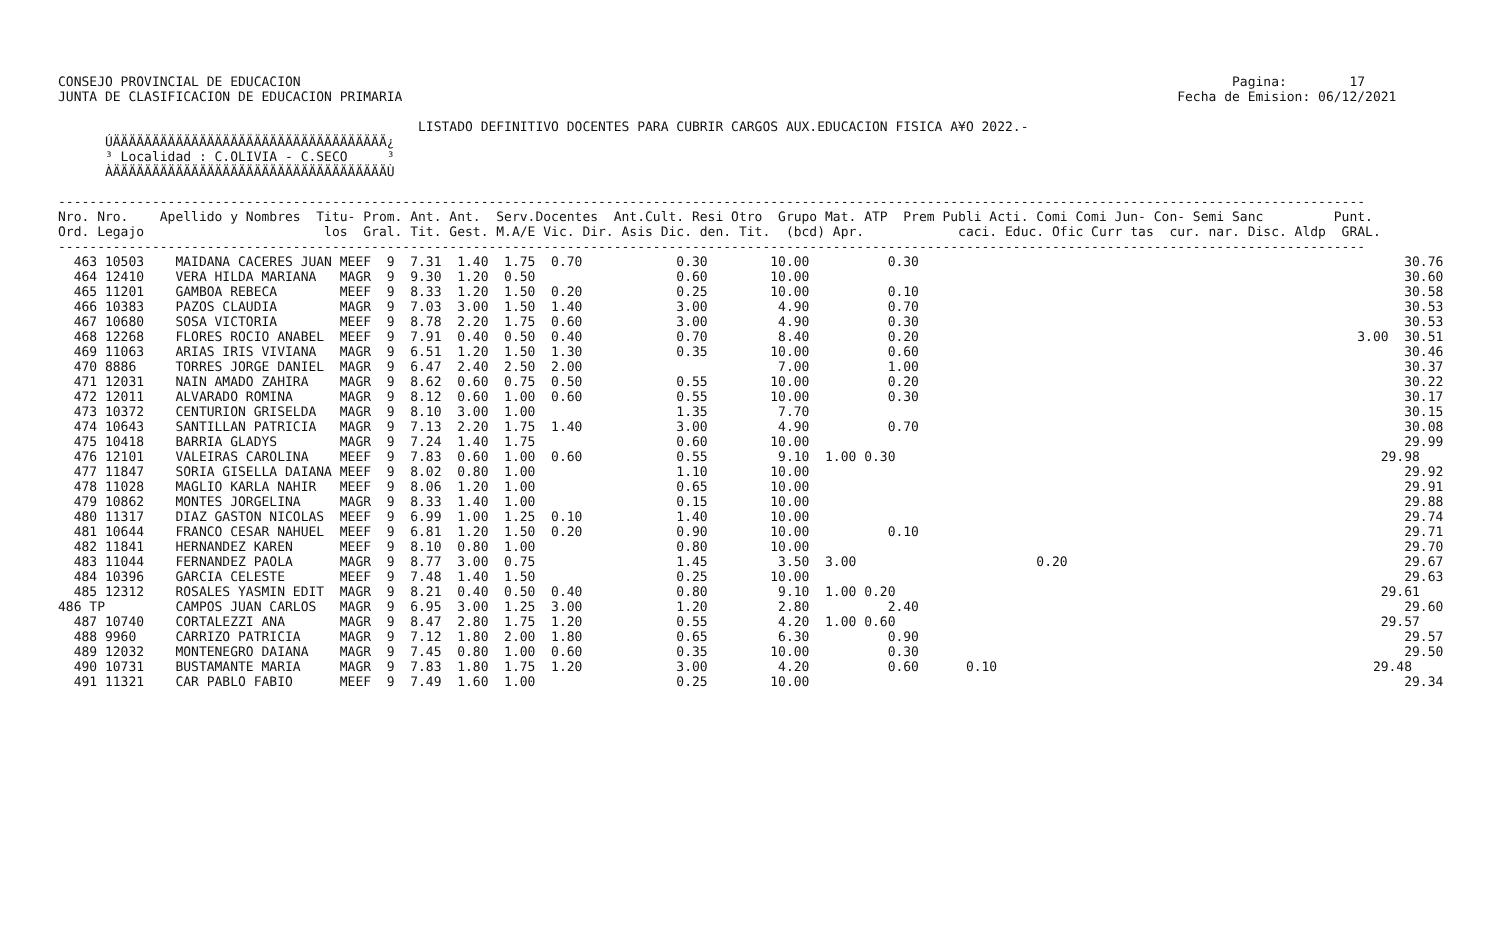CONSEJO PROVINCIAL DE EDUCACION                                                                                                                       Pagina:        17
JUNTA DE CLASIFICACION DE EDUCACION PRIMARIA                                                                                                   Fecha de Emision: 06/12/2021

                                              LISTADO DEFINITIVO DOCENTES PARA CUBRIR CARGOS AUX.EDUCACION FISICA A¥O 2022.-
      ÚÄÄÄÄÄÄÄÄÄÄÄÄÄÄÄÄÄÄÄÄÄÄÄÄÄÄÄÄÄÄÄÄÄÄÄ¿
      ³ Localidad : C.OLIVIA - C.SECO     ³
      ÀÄÄÄÄÄÄÄÄÄÄÄÄÄÄÄÄÄÄÄÄÄÄÄÄÄÄÄÄÄÄÄÄÄÄÄÙ

-----------------------------------------------------------------------------------------------------------------------------------------------------------------------
Nro. Nro.    Apellido y Nombres  Titu- Prom. Ant. Ant.  Serv.Docentes  Ant.Cult. Resi Otro  Grupo Mat. ATP  Prem Publi Acti. Comi Comi Jun- Con- Semi Sanc         Punt.
Ord. Legajo                       los  Gral. Tit. Gest. M.A/E Vic. Dir. Asis Dic. den. Tit.  (bcd) Apr.            caci. Educ. Ofic Curr tas  cur. nar. Disc. Aldp  GRAL.
-----------------------------------------------------------------------------------------------------------------------------------------------------------------------
  463 10503    MAIDANA CACERES JUAN MEEF  9  7.31  1.40  1.75  0.70            0.30        10.00          0.30                                                              30.76
  464 12410    VERA HILDA MARIANA   MAGR  9  9.30  1.20  0.50                  0.60        10.00                                                                            30.60
  465 11201    GAMBOA REBECA        MEEF  9  8.33  1.20  1.50  0.20            0.25        10.00          0.10                                                              30.58
  466 10383    PAZOS CLAUDIA        MAGR  9  7.03  3.00  1.50  1.40            3.00         4.90          0.70                                                              30.53
  467 10680    SOSA VICTORIA        MEEF  9  8.78  2.20  1.75  0.60            3.00         4.90          0.30                                                              30.53
  468 12268    FLORES ROCIO ANABEL  MEEF  9  7.91  0.40  0.50  0.40            0.70         8.40          0.20                                                        3.00  30.51
  469 11063    ARIAS IRIS VIVIANA   MAGR  9  6.51  1.20  1.50  1.30            0.35        10.00          0.60                                                              30.46
  470 8886     TORRES JORGE DANIEL  MAGR  9  6.47  2.40  2.50  2.00                         7.00          1.00                                                              30.37
  471 12031    NAIN AMADO ZAHIRA    MAGR  9  8.62  0.60  0.75  0.50            0.55        10.00          0.20                                                              30.22
  472 12011    ALVARADO ROMINA      MAGR  9  8.12  0.60  1.00  0.60            0.55        10.00          0.30                                                              30.17
  473 10372    CENTURION GRISELDA   MAGR  9  8.10  3.00  1.00                  1.35         7.70                                                                            30.15
  474 10643    SANTILLAN PATRICIA   MAGR  9  7.13  2.20  1.75  1.40            3.00         4.90          0.70                                                              30.08
  475 10418    BARRIA GLADYS        MAGR  9  7.24  1.40  1.75                  0.60        10.00                                                                            29.99
  476 12101    VALEIRAS CAROLINA    MEEF  9  7.83  0.60  1.00  0.60            0.55         9.10  1.00 0.30                                                              29.98
  477 11847    SORIA GISELLA DAIANA MEEF  9  8.02  0.80  1.00                  1.10        10.00                                                                            29.92
  478 11028    MAGLIO KARLA NAHIR   MEEF  9  8.06  1.20  1.00                  0.65        10.00                                                                            29.91
  479 10862    MONTES JORGELINA     MAGR  9  8.33  1.40  1.00                  0.15        10.00                                                                            29.88
  480 11317    DIAZ GASTON NICOLAS  MEEF  9  6.99  1.00  1.25  0.10            1.40        10.00                                                                            29.74
  481 10644    FRANCO CESAR NAHUEL  MEEF  9  6.81  1.20  1.50  0.20            0.90        10.00          0.10                                                              29.71
  482 11841    HERNANDEZ KAREN      MEEF  9  8.10  0.80  1.00                  0.80        10.00                                                                            29.70
  483 11044    FERNANDEZ PAOLA      MAGR  9  8.77  3.00  0.75                  1.45         3.50  3.00                       0.20                                           29.67
  484 10396    GARCIA CELESTE       MEEF  9  7.48  1.40  1.50                  0.25        10.00                                                                            29.63
  485 12312    ROSALES YASMIN EDIT  MAGR  9  8.21  0.40  0.50  0.40            0.80         9.10  1.00 0.20                                                              29.61
486 TP         CAMPOS JUAN CARLOS   MAGR  9  6.95  3.00  1.25  3.00            1.20         2.80          2.40                                                              29.60
  487 10740    CORTALEZZI ANA       MAGR  9  8.47  2.80  1.75  1.20            0.55         4.20  1.00 0.60                                                              29.57
  488 9960     CARRIZO PATRICIA     MAGR  9  7.12  1.80  2.00  1.80            0.65         6.30          0.90                                                              29.57
  489 12032    MONTENEGRO DAIANA    MAGR  9  7.45  0.80  1.00  0.60            0.35        10.00          0.30                                                              29.50
  490 10731    BUSTAMANTE MARIA     MAGR  9  7.83  1.80  1.75  1.20            3.00         4.20          0.60      0.10                                                29.48
  491 11321    CAR PABLO FABIO      MEEF  9  7.49  1.60  1.00                  0.25        10.00                                                                            29.34